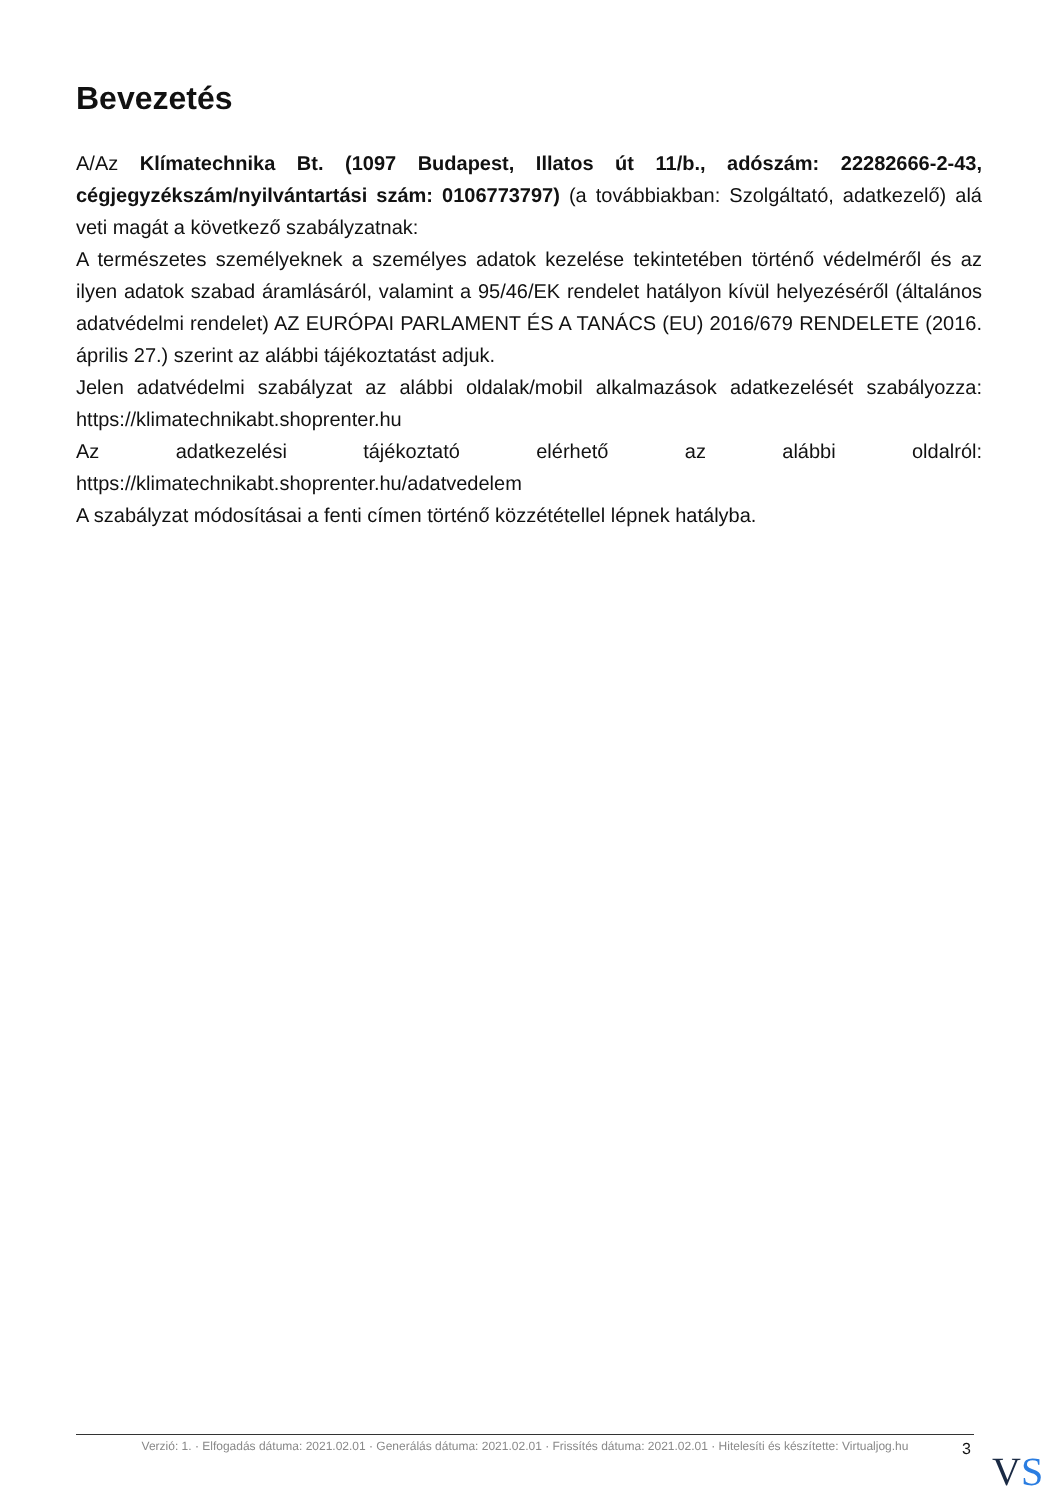Bevezetés
A/Az Klímatechnika Bt. (1097 Budapest, Illatos út 11/b., adószám: 22282666-2-43, cégjegyzékszám/nyilvántartási szám: 0106773797) (a továbbiakban: Szolgáltató, adatkezelő) alá veti magát a következő szabályzatnak:
A természetes személyeknek a személyes adatok kezelése tekintetében történő védelméről és az ilyen adatok szabad áramlásáról, valamint a 95/46/EK rendelet hatályon kívül helyezéséről (általános adatvédelmi rendelet) AZ EURÓPAI PARLAMENT ÉS A TANÁCS (EU) 2016/679 RENDELETE (2016. április 27.) szerint az alábbi tájékoztatást adjuk.
Jelen adatvédelmi szabályzat az alábbi oldalak/mobil alkalmazások adatkezelését szabályozza: https://klimatechnikabt.shoprenter.hu
Az adatkezelési tájékoztató elérhető az alábbi oldalról: https://klimatechnikabt.shoprenter.hu/adatvedelem
A szabályzat módosításai a fenti címen történő közzététellel lépnek hatályba.
Verzió: 1. · Elfogadás dátuma: 2021.02.01 · Generálás dátuma: 2021.02.01 · Frissítés dátuma: 2021.02.01 · Hitelesíti és készítette: Virtualjog.hu
3 VS